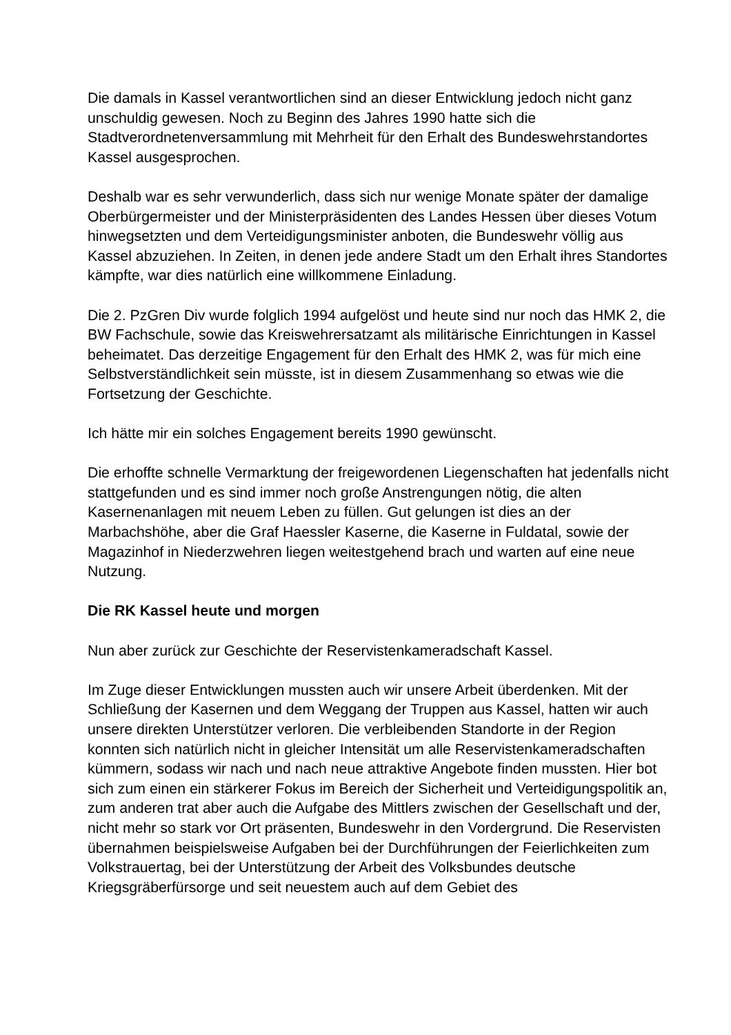Die damals in Kassel verantwortlichen sind an dieser Entwicklung jedoch nicht ganz unschuldig gewesen. Noch zu Beginn des Jahres 1990 hatte sich die Stadtverordnetenversammlung mit Mehrheit für den Erhalt des Bundeswehrstandortes Kassel ausgesprochen.
Deshalb war es sehr verwunderlich, dass sich nur wenige Monate später der damalige Oberbürgermeister und der Ministerpräsidenten des Landes Hessen über dieses Votum hinwegsetzten und dem Verteidigungsminister anboten, die Bundeswehr völlig aus Kassel abzuziehen. In Zeiten, in denen jede andere Stadt um den Erhalt ihres Standortes kämpfte, war dies natürlich eine willkommene Einladung.
Die 2. PzGren Div wurde folglich 1994 aufgelöst und heute sind nur noch das HMK 2, die BW Fachschule, sowie das Kreiswehrersatzamt als militärische Einrichtungen in Kassel beheimatet. Das derzeitige Engagement für den Erhalt des HMK 2, was für mich eine Selbstverständlichkeit sein müsste, ist in diesem Zusammenhang so etwas wie die Fortsetzung der Geschichte.
Ich hätte mir ein solches Engagement bereits 1990 gewünscht.
Die erhoffte schnelle Vermarktung der freigewordenen Liegenschaften hat jedenfalls nicht stattgefunden und es sind immer noch große Anstrengungen nötig, die alten Kasernenanlagen mit neuem Leben zu füllen. Gut gelungen ist dies an der Marbachshöhe, aber die Graf Haessler Kaserne, die Kaserne in Fuldatal, sowie der Magazinhof in Niederzwehren liegen weitestgehend brach und warten auf eine neue Nutzung.
Die RK Kassel heute und morgen
Nun aber zurück zur Geschichte der Reservistenkameradschaft Kassel.
Im Zuge dieser Entwicklungen mussten auch wir unsere Arbeit überdenken. Mit der Schließung der Kasernen und dem Weggang der Truppen aus Kassel, hatten wir auch unsere direkten Unterstützer verloren. Die verbleibenden Standorte in der Region konnten sich natürlich nicht in gleicher Intensität um alle Reservistenkameradschaften kümmern, sodass wir nach und nach neue attraktive Angebote finden mussten. Hier bot sich zum einen ein stärkerer Fokus im Bereich der Sicherheit und Verteidigungspolitik an, zum anderen trat aber auch die Aufgabe des Mittlers zwischen der Gesellschaft und der, nicht mehr so stark vor Ort präsenten, Bundeswehr in den Vordergrund. Die Reservisten übernahmen beispielsweise Aufgaben bei der Durchführungen der Feierlichkeiten zum Volkstrauertag, bei der Unterstützung der Arbeit des Volksbundes deutsche Kriegsgräberfürsorge und seit neuestem auch auf dem Gebiet des